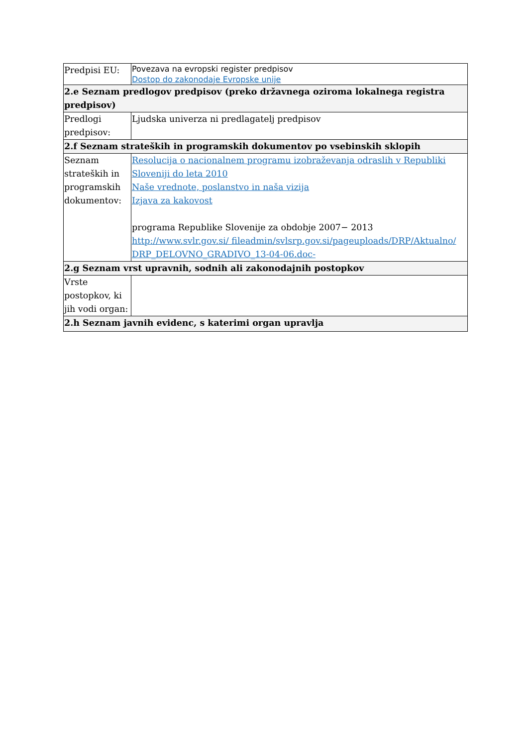| Predpisi EU: | Povezava na evropski register predpisov Dostop do zakonodaje Evropske unije |
| 2.e Seznam predlogov predpisov (preko državnega oziroma lokalnega registra predpisov) | |
| Predlogi predpisov: | Ljudska univerza ni predlagatelj predpisov |
| 2.f Seznam strateških in programskih dokumentov po vsebinskih sklopih | |
| Seznam strateških in programskih dokumentov: | Resolucija o nacionalnem programu izobraževanja odraslih v Republiki Sloveniji do leta 2010 Naše vrednote, poslanstvo in naša vizija Izjava za kakovost programa Republike Slovenije za obdobje 2007− 2013 http://www.svlr.gov.si/ fileadmin/svlsrp.gov.si/pageuploads/DRP/Aktualno/ DRP_DELOVNO_GRADIVO_13-04-06.doc- |
| 2.g Seznam vrst upravnih, sodnih ali zakonodajnih postopkov | |
| Vrste postopkov, ki jih vodi organ: | |
| 2.h Seznam javnih evidenc, s katerimi organ upravlja | |